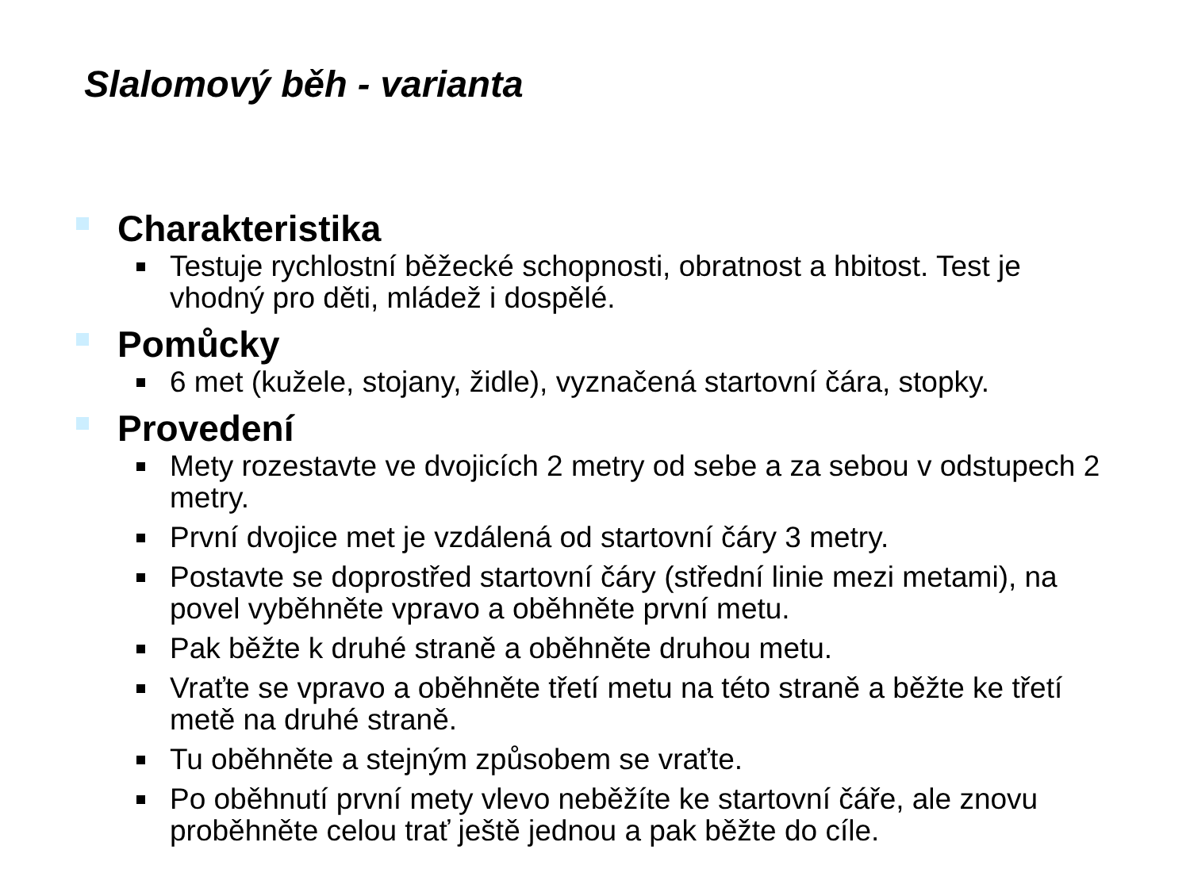Slalomový běh - varianta
Charakteristika
Testuje rychlostní běžecké schopnosti, obratnost a hbitost. Test je vhodný pro děti, mládež i dospělé.
Pomůcky
6 met (kužele, stojany, židle), vyznačená startovní čára, stopky.
Provedení
Mety rozestavte ve dvojicích 2 metry od sebe a za sebou v odstupech 2 metry.
První dvojice met je vzdálená od startovní čáry 3 metry.
Postavte se doprostřed startovní čáry (střední linie mezi metami), na povel vyběhněte vpravo a oběhněte první metu.
Pak běžte k druhé straně a oběhněte druhou metu.
Vraťte se vpravo a oběhněte třetí metu na této straně a běžte ke třetí metě na druhé straně.
Tu oběhněte a stejným způsobem se vraťte.
Po oběhnutí první mety vlevo neběžíte ke startovní čáře, ale znovu proběhněte celou trať ještě jednou a pak běžte do cíle.